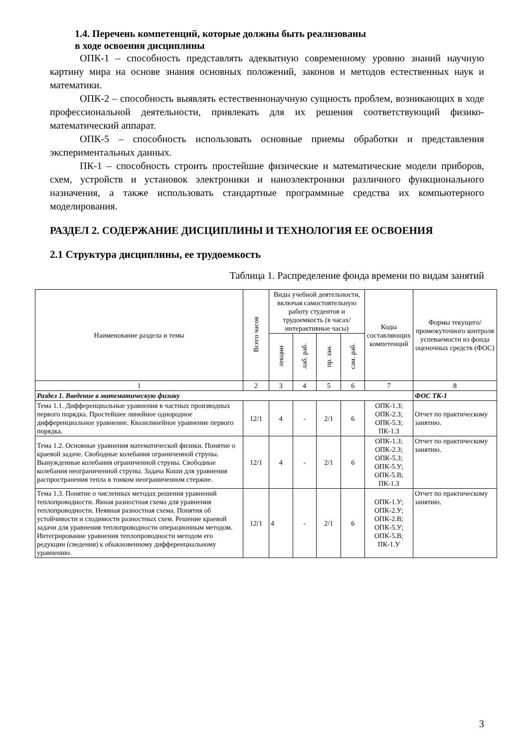1.4. Перечень компетенций, которые должны быть реализованы
в ходе освоения дисциплины
ОПК-1 – способность представлять адекватную современному уровню знаний научную картину мира на основе знания основных положений, законов и методов естественных наук и математики.
ОПК-2 – способность выявлять естественнонаучную сущность проблем, возникающих в ходе профессиональной деятельности, привлекать для их решения соответствующий физико-математический аппарат.
ОПК-5 – способность использовать основные приемы обработки и представления экспериментальных данных.
ПК-1 – способность строить простейшие физические и математические модели приборов, схем, устройств и установок электроники и наноэлектроники различного функционального назначения, а также использовать стандартные программные средства их компьютерного моделирования.
РАЗДЕЛ 2. СОДЕРЖАНИЕ ДИСЦИПЛИНЫ И ТЕХНОЛОГИЯ ЕЕ ОСВОЕНИЯ
2.1 Структура дисциплины, ее трудоемкость
Таблица 1. Распределение фонда времени по видам занятий
| Наименование раздела и темы | Всего часов | Виды учебной деятельности, включая самостоятельную работу студентов и трудоемкость (в часах/интерактивные часы) | | | | Коды составляющих компетенций | Формы текущего/ промежуточного контроля успеваемости из фонда оценочных средств (ФОС) |
| --- | --- | --- | --- | --- | --- | --- | --- |
| | | лекции | лаб. раб. | пр. зан. | сам. раб. | | |
| 1 | 2 | 3 | 4 | 5 | 6 | 7 | 8 |
| Раздел 1. Введение в математическую физику | | | | | | | ФОС ТК-1 |
| Тема 1.1. Дифференциальные уравнения в частных производных первого порядка. Простейшее линейное однородное дифференциальное уравнение. Квазилинейное уравнение первого порядка. | 12/1 | 4 | - | 2/1 | 6 | ОПК-1.З; ОПК-2.З; ОПК-5.З; ПК-1.З | Отчет по практическому занятию. |
| Тема 1.2. Основные уравнения математической физики. Понятие о краевой задаче. Свободные колебания ограниченной струны. Вынужденные колебания ограниченной струны. Свободные колебания неограниченной струны. Задача Коши для уравнения распространения тепла в тонком неограниченном стержне. | 12/1 | 4 | - | 2/1 | 6 | ОПК-1.З; ОПК-2.З; ОПК-5.З; ОПК-5.У; ОПК-5.В; ПК-1.З | Отчет по практическому занятию. |
| Тема 1.3. Понятие о численных методах решения уравнений теплопроводности. Явная разностная схема для уравнения теплопроводности. Неявная разностная схема. Понятия об устойчивости и сходимости разностных схем. Решение краевой задачи для уравнения теплопроводности операционным методом. Интегрирование уравнения теплопроводности методом его редукции (сведения) к обыкновенному дифференциальному уравнению. | 12/1 | 4 | - | 2/1 | 6 | ОПК-1.У; ОПК-2.У; ОПК-2.В; ОПК-5.У; ОПК-5.В; ПК-1.У | Отчет по практическому занятию. |
3